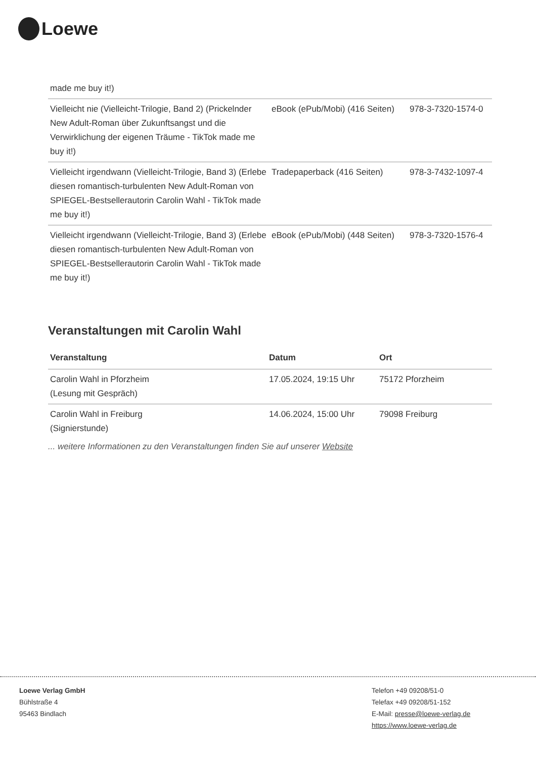Loewe
| made me buy it!) | | |
| Vielleicht nie (Vielleicht-Trilogie, Band 2) (Prickelnder New Adult-Roman über Zukunftsangst und die Verwirklichung der eigenen Träume - TikTok made me buy it!) | eBook (ePub/Mobi) (416 Seiten) | 978-3-7320-1574-0 |
| Vielleicht irgendwann (Vielleicht-Trilogie, Band 3) (Erlebe diesen romantisch-turbulenten New Adult-Roman von SPIEGEL-Bestsellerautorin Carolin Wahl - TikTok made me buy it!) | Tradepaperback (416 Seiten) | 978-3-7432-1097-4 |
| Vielleicht irgendwann (Vielleicht-Trilogie, Band 3) (Erlebe diesen romantisch-turbulenten New Adult-Roman von SPIEGEL-Bestsellerautorin Carolin Wahl - TikTok made me buy it!) | eBook (ePub/Mobi) (448 Seiten) | 978-3-7320-1576-4 |
Veranstaltungen mit Carolin Wahl
| Veranstaltung | Datum | Ort |
| --- | --- | --- |
| Carolin Wahl in Pforzheim (Lesung mit Gespräch) | 17.05.2024, 19:15 Uhr | 75172 Pforzheim |
| Carolin Wahl in Freiburg (Signierstunde) | 14.06.2024, 15:00 Uhr | 79098 Freiburg |
... weitere Informationen zu den Veranstaltungen finden Sie auf unserer Website
Loewe Verlag GmbH
Bühlstraße 4
95463 Bindlach
Telefon +49 09208/51-0
Telefax +49 09208/51-152
E-Mail: presse@loewe-verlag.de
https://www.loewe-verlag.de